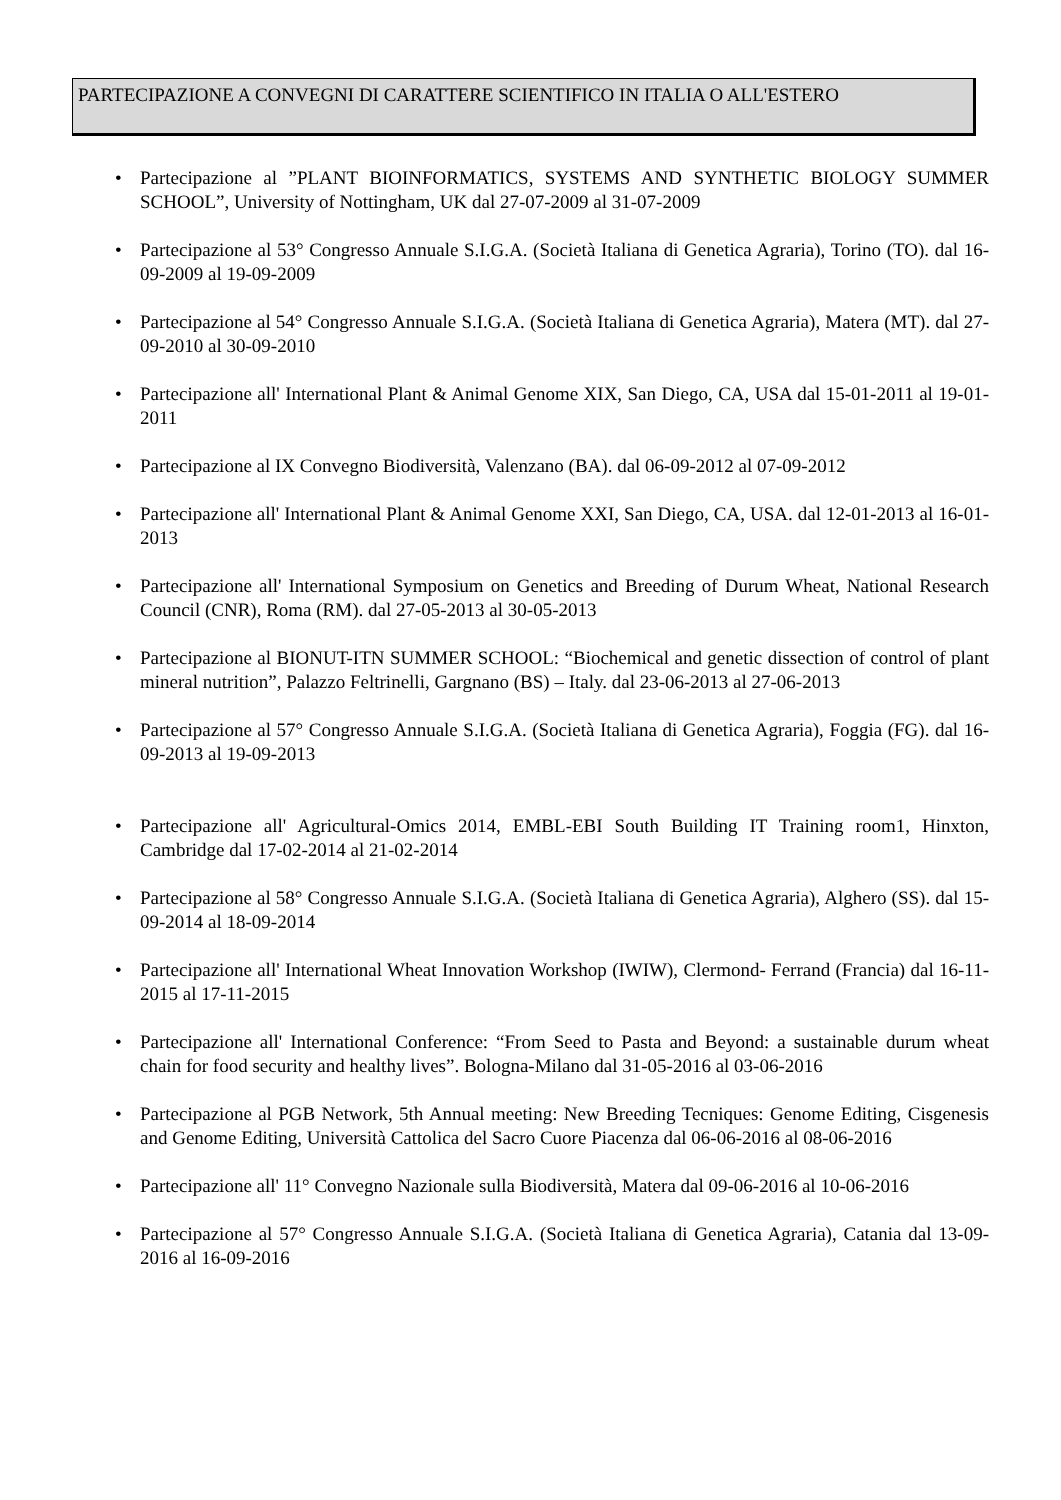PARTECIPAZIONE A CONVEGNI DI CARATTERE SCIENTIFICO IN ITALIA O ALL'ESTERO
• Partecipazione al ”PLANT BIOINFORMATICS, SYSTEMS AND SYNTHETIC BIOLOGY SUMMER SCHOOL”, University of Nottingham, UK dal 27-07-2009 al 31-07-2009
• Partecipazione al 53° Congresso Annuale S.I.G.A. (Società Italiana di Genetica Agraria), Torino (TO). dal 16-09-2009 al 19-09-2009
• Partecipazione al 54° Congresso Annuale S.I.G.A. (Società Italiana di Genetica Agraria), Matera (MT). dal 27-09-2010 al 30-09-2010
• Partecipazione all' International Plant & Animal Genome XIX, San Diego, CA, USA dal 15-01-2011 al 19-01-2011
• Partecipazione al IX Convegno Biodiversità, Valenzano (BA). dal 06-09-2012 al 07-09-2012
• Partecipazione all' International Plant & Animal Genome XXI, San Diego, CA, USA. dal 12-01-2013 al 16-01-2013
• Partecipazione all' International Symposium on Genetics and Breeding of Durum Wheat, National Research Council (CNR), Roma (RM). dal 27-05-2013 al 30-05-2013
• Partecipazione al BIONUT-ITN SUMMER SCHOOL: “Biochemical and genetic dissection of control of plant mineral nutrition”, Palazzo Feltrinelli, Gargnano (BS) – Italy. dal 23-06-2013 al 27-06-2013
• Partecipazione al 57° Congresso Annuale S.I.G.A. (Società Italiana di Genetica Agraria), Foggia (FG). dal 16-09-2013 al 19-09-2013
• Partecipazione all' Agricultural-Omics 2014, EMBL-EBI South Building IT Training room1, Hinxton, Cambridge dal 17-02-2014 al 21-02-2014
• Partecipazione al 58° Congresso Annuale S.I.G.A. (Società Italiana di Genetica Agraria), Alghero (SS). dal 15-09-2014 al 18-09-2014
• Partecipazione all' International Wheat Innovation Workshop (IWIW), Clermond- Ferrand (Francia) dal 16-11-2015 al 17-11-2015
• Partecipazione all' International Conference: “From Seed to Pasta and Beyond: a sustainable durum wheat chain for food security and healthy lives”. Bologna-Milano dal 31-05-2016 al 03-06-2016
• Partecipazione al PGB Network, 5th Annual meeting: New Breeding Tecniques: Genome Editing, Cisgenesis and Genome Editing, Università Cattolica del Sacro Cuore Piacenza dal 06-06-2016 al 08-06-2016
• Partecipazione all' 11° Convegno Nazionale sulla Biodiversità, Matera dal 09-06-2016 al 10-06-2016
• Partecipazione al 57° Congresso Annuale S.I.G.A. (Società Italiana di Genetica Agraria), Catania dal 13-09-2016 al 16-09-2016